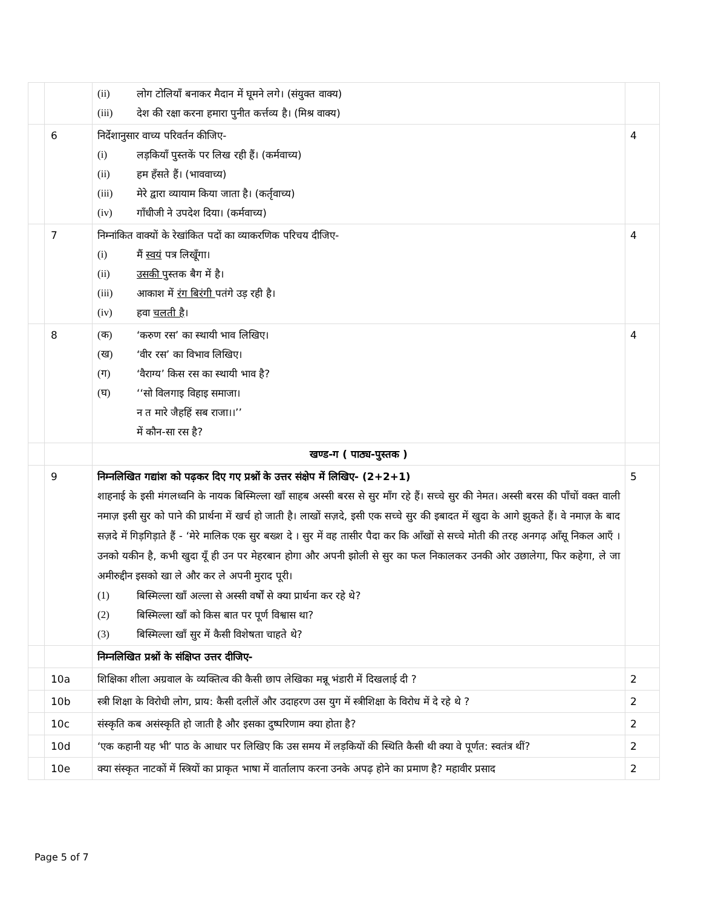| | | (ii) लोग टोलियाँ बनाकर मैदान में घूमने लगे। (संयुक्त वाक्य) (iii) देश की रक्षा करना हमारा पुनीत कर्त्तव्य है। (मिश्र वाक्य) | |
| | 6 | निर्देशानुसार वाच्य परिवर्तन कीजिए- (i) लड़कियाँ पुस्तकें पर लिख रही हैं। (कर्मवाच्य) (ii) हम हँसते हैं। (भाववाच्य) (iii) मेरे द्वारा व्यायाम किया जाता है। (कर्तृवाच्य) (iv) गाँधीजी ने उपदेश दिया। (कर्मवाच्य) | 4 |
| | 7 | निम्नांकित वाक्यों के रेखांकित पदों का व्याकरणिक परिचय दीजिए- (i) मैं स्वयं पत्र लिखूँगा। (ii) उसकी पुस्तक बैग में है। (iii) आकाश में रंग बिरंगी पतंगे उड़ रही है। (iv) हवा चलती है । | 4 |
| | 8 | (क) ‘करुण रस’ का स्थायी भाव लिखिए। (ख) ‘वीर रस’ का विभाव लिखिए। (ग) ‘वैराग्य’ किस रस का स्थायी भाव है? (घ) ‘‘सो विलगाइ विहाइ समाजा। न त मारे जैहहिं सब राजा।।’’ में कौन-सा रस है? | 4 |
| | | खण्ड-ग ( पाठ्य-पुस्तक ) | |
| | 9 | निम्नलिखित गद्यांश को पढ़कर दिए गए प्रश्नों के उत्तर संक्षेप में लिखिए- (2+2+1) शाहनाई के इसी मंगलध्वनि के नायक बिस्मिल्ला खाँ साहब अस्सी बरस से सुर माँग रहे हैं। सच्चे सुर की नेमत। अस्सी बरस की पाँचों वक्त वाली नमाज़ इसी सुर को पाने की प्रार्थना में खर्च हो जाती है। लाखों सज़दे, इसी एक सच्चे सुर की इबादत में खुदा के आगे झुकते हैं। वे नमाज़ के बाद सज़दे में गिड़गिड़ाते हैं - ‘मेरे मालिक एक सुर बख्श दे । सुर में वह तासीर पैदा कर कि आँखों से सच्चे मोती की तरह अनगढ़ आँसू निकल आएँ । उनको यकीन है, कभी खुदा यूँ ही उन पर मेहरबान होगा और अपनी झोली से सुर का फल निकालकर उनकी ओर उछालेगा, फिर कहेगा, ले जा अमीरुद्दीन इसको खा ले और कर ले अपनी मुराद पूरी। (1) बिस्मिल्ला खाँ अल्ला से अस्सी वर्षों से क्या प्रार्थना कर रहे थे? (2) बिस्मिल्ला खाँ को किस बात पर पूर्ण विश्वास था? (3) बिस्मिल्ला खाँ सुर में कैसी विशेषता चाहते थे? | 5 |
| | | निम्नलिखित प्रश्नों के संक्षिप्त उत्तर दीजिए- | |
| | 10a | शिक्षिका शीला अग्रवाल के व्यक्तित्व की कैसी छाप लेखिका मन्नू भंडारी में दिखलाई दी ? | 2 |
| | 10b | स्त्री शिक्षा के विरोधी लोग, प्राय: कैसी दलीलें और उदाहरण उस युग में स्त्रीशिक्षा के विरोध में दे रहे थे ? | 2 |
| | 10c | संस्कृति कब असंस्कृति हो जाती है और इसका दुष्परिणाम क्या होता है? | 2 |
| | 10d | ‘एक कहानी यह भी’ पाठ के आधार पर लिखिए कि उस समय में लड़कियों की स्थिति कैसी थी क्या वे पूर्णत: स्वतंत्र थीं? | 2 |
| | 10e | क्या संस्कृत नाटकों में स्त्रियों का प्राकृत भाषा में वार्तालाप करना उनके अपढ़ होने का प्रमाण है? महावीर प्रसाद | 2 |
Page 5 of 7